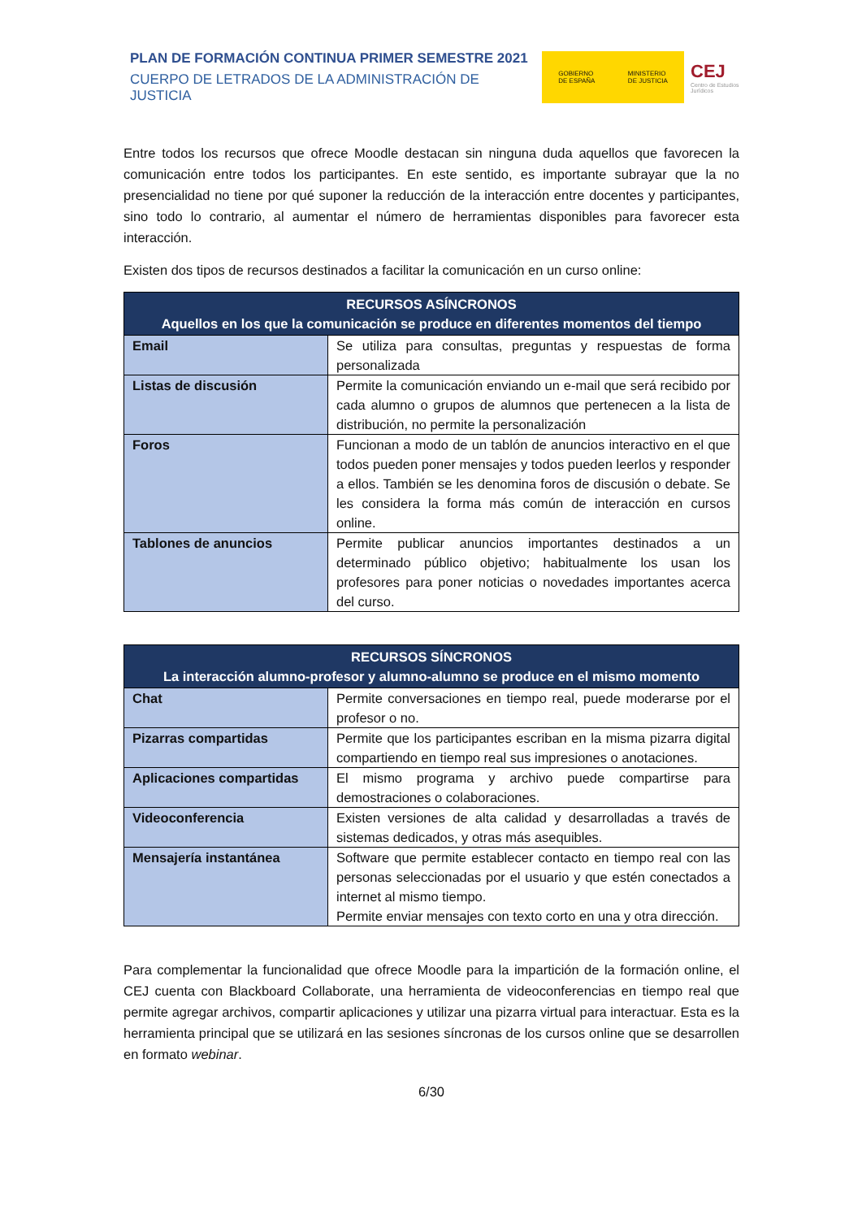PLAN DE FORMACIÓN CONTINUA PRIMER SEMESTRE 2021
CUERPO DE LETRADOS DE LA ADMINISTRACIÓN DE JUSTICIA
GOBIERNO
DE ESPAÑA MINISTERIO
DE JUSTICIA
CEJ Centro de Estudios Jurídicos
Entre todos los recursos que ofrece Moodle destacan sin ninguna duda aquellos que favorecen la comunicación entre todos los participantes. En este sentido, es importante subrayar que la no presencialidad no tiene por qué suponer la reducción de la interacción entre docentes y participantes, sino todo lo contrario, al aumentar el número de herramientas disponibles para favorecer esta interacción.
Existen dos tipos de recursos destinados a facilitar la comunicación en un curso online:
| RECURSOS ASÍNCRONOS Aquellos en los que la comunicación se produce en diferentes momentos del tiempo | |
| --- | --- |
| Email | Se utiliza para consultas, preguntas y respuestas de forma personalizada |
| Listas de discusión | Permite la comunicación enviando un e-mail que será recibido por cada alumno o grupos de alumnos que pertenecen a la lista de distribución, no permite la personalización |
| Foros | Funcionan a modo de un tablón de anuncios interactivo en el que todos pueden poner mensajes y todos pueden leerlos y responder a ellos. También se les denomina foros de discusión o debate. Se les considera la forma más común de interacción en cursos online. |
| Tablones de anuncios | Permite publicar anuncios importantes destinados a un determinado público objetivo; habitualmente los usan los profesores para poner noticias o novedades importantes acerca del curso. |
| RECURSOS SÍNCRONOS La interacción alumno-profesor y alumno-alumno se produce en el mismo momento | |
| --- | --- |
| Chat | Permite conversaciones en tiempo real, puede moderarse por el profesor o no. |
| Pizarras compartidas | Permite que los participantes escriban en la misma pizarra digital compartiendo en tiempo real sus impresiones o anotaciones. |
| Aplicaciones compartidas | El mismo programa y archivo puede compartirse para demostraciones o colaboraciones. |
| Videoconferencia | Existen versiones de alta calidad y desarrolladas a través de sistemas dedicados, y otras más asequibles. |
| Mensajería instantánea | Software que permite establecer contacto en tiempo real con las personas seleccionadas por el usuario y que estén conectados a internet al mismo tiempo. Permite enviar mensajes con texto corto en una y otra dirección. |
Para complementar la funcionalidad que ofrece Moodle para la impartición de la formación online, el CEJ cuenta con Blackboard Collaborate, una herramienta de videoconferencias en tiempo real que permite agregar archivos, compartir aplicaciones y utilizar una pizarra virtual para interactuar. Esta es la herramienta principal que se utilizará en las sesiones síncronas de los cursos online que se desarrollen en formato webinar.
6/30